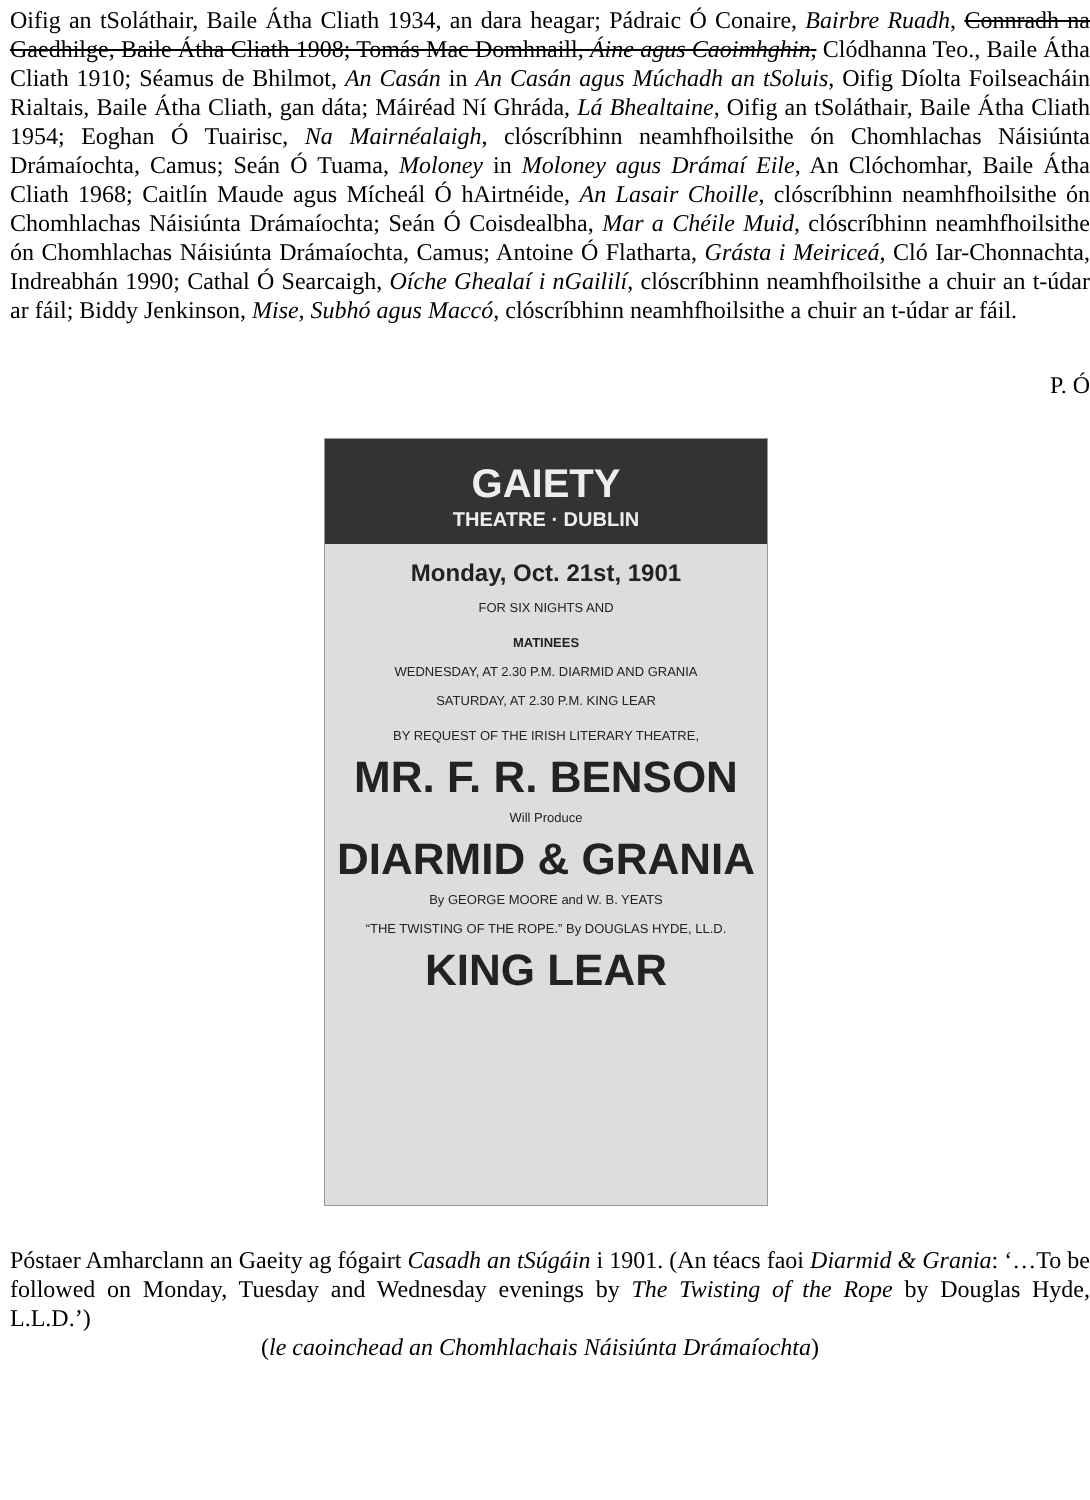Oifig an tSoláthair, Baile Átha Cliath 1934, an dara heagar; Pádraic Ó Conaire, Bairbre Ruadh, Connradh na Gaedhilge, Baile Átha Cliath 1908; Tomás Mac Domhnaill, Áine agus Caoimhghin, Clódhanna Teo., Baile Átha Cliath 1910; Séamus de Bhilmot, An Casán in An Casán agus Múchadh an tSoluis, Oifig Díolta Foilseacháin Rialtais, Baile Átha Cliath, gan dáta; Máiréad Ní Ghráda, Lá Bhealtaine, Oifig an tSoláthair, Baile Átha Cliath 1954; Eoghan Ó Tuairisc, Na Mairnéalaigh, clóscríbhinn neamhfhoilsithe ón Chomhlachas Náisiúnta Drámaíochta, Camus; Seán Ó Tuama, Moloney in Moloney agus Drámaí Eile, An Clóchomhar, Baile Átha Cliath 1968; Caitlín Maude agus Mícheál Ó hAirtnéide, An Lasair Choille, clóscríbhinn neamhfhoilsithe ón Chomhlachas Náisiúnta Drámaíochta; Seán Ó Coisdealbha, Mar a Chéile Muid, clóscríbhinn neamhfhoilsithe ón Chomhlachas Náisiúnta Drámaíochta, Camus; Antoine Ó Flatharta, Grásta i Meiriceá, Cló Iar-Chonnachta, Indreabhán 1990; Cathal Ó Searcaigh, Oíche Ghealaí i nGaililí, clóscríbhinn neamhfhoilsithe a chuir an t-údar ar fáil; Biddy Jenkinson, Mise, Subhó agus Maccó, clóscríbhinn neamhfhoilsithe a chuir an t-údar ar fáil.
P. Ó
GAIETY
THEATRE · DUBLIN
Monday, Oct. 21st, 1901
FOR SIX NIGHTS AND
MATINEES
WEDNESDAY, AT 2.30 P.M. DIARMID AND GRANIA
SATURDAY, AT 2.30 P.M. KING LEAR
BY REQUEST OF THE IRISH LITERARY THEATRE,
MR. F. R. BENSON
Will Produce
DIARMID & GRANIA
By GEORGE MOORE and W. B. YEATS
“THE TWISTING OF THE ROPE.” By DOUGLAS HYDE, LL.D.
KING LEAR
Póstaer Amharclann an Gaeity ag fógairt Casadh an tSúgáin i 1901. (An téacs faoi Diarmid & Grania: ‘…To be followed on Monday, Tuesday and Wednesday evenings by The Twisting of the Rope by Douglas Hyde, L.L.D.’)
(le caoinchead an Chomhlachais Náisiúnta Drámaíochta)